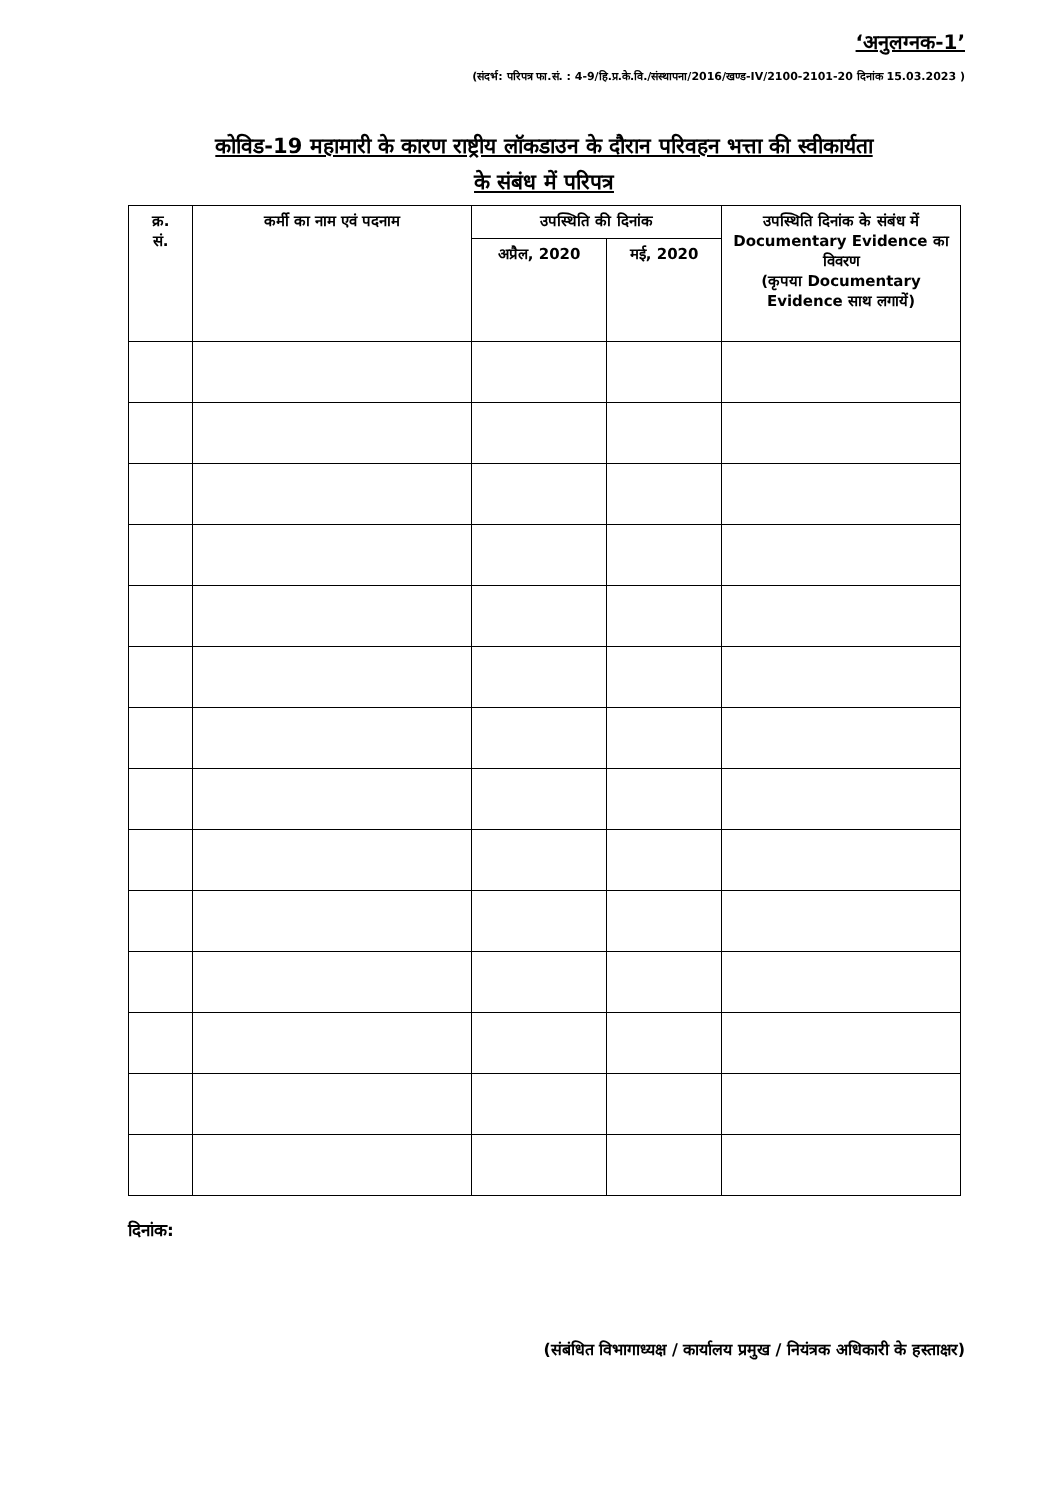‘अनुलग्नक-1’
(संदर्भ: परिपत्र फा.सं. : 4-9/हि.प्र.के.वि./संस्थापना/2016/खण्ड-IV/2100-2101-20 दिनांक 15.03.2023 )
कोविड-19 महामारी के कारण राष्ट्रीय लॉकडाउन के दौरान परिवहन भत्ता की स्वीकार्यता
के संबंध में परिपत्र
| क्र. सं. | कर्मी का नाम एवं पदनाम | उपस्थिति की दिनांक | | उपस्थिति दिनांक के संबंध में Documentary Evidence का विवरण (कृपया Documentary Evidence साथ लगायें) |
| --- | --- | --- | --- | --- |
| | | अप्रैल, 2020 | मई, 2020 | |
दिनांक:
(संबंधित विभागाध्यक्ष / कार्यालय प्रमुख / नियंत्रक अधिकारी के हस्ताक्षर)